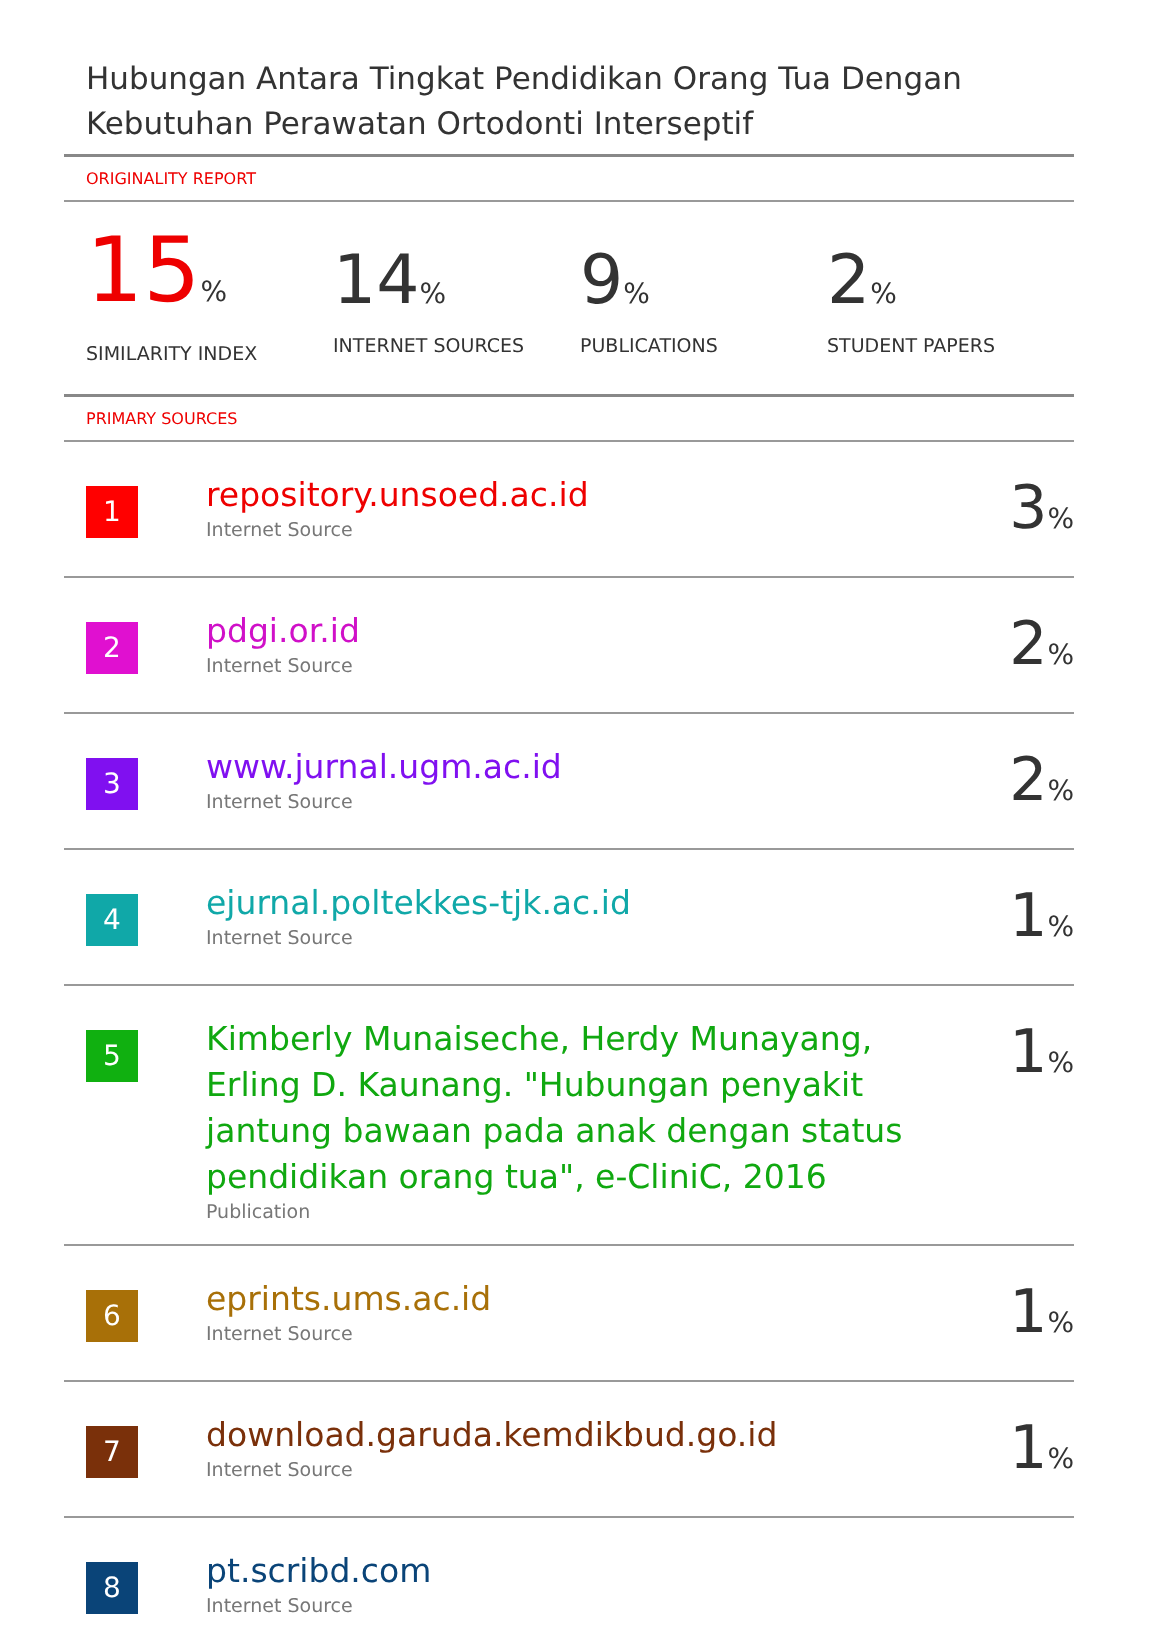Hubungan Antara Tingkat Pendidikan Orang Tua Dengan Kebutuhan Perawatan Ortodonti Interseptif
ORIGINALITY REPORT
15%
SIMILARITY INDEX
14%
INTERNET SOURCES
9%
PUBLICATIONS
2%
STUDENT PAPERS
PRIMARY SOURCES
| 1 | repository.unsoed.ac.id Internet Source | 3 % |
| 2 | pdgi.or.id Internet Source | 2 % |
| 3 | www.jurnal.ugm.ac.id Internet Source | 2 % |
| 4 | ejurnal.poltekkes-tjk.ac.id Internet Source | 1 % |
| 5 | Kimberly Munaiseche, Herdy Munayang, Erling D. Kaunang. "Hubungan penyakit jantung bawaan pada anak dengan status pendidikan orang tua", e-CliniC, 2016 Publication | 1 % |
| 6 | eprints.ums.ac.id Internet Source | 1 % |
| 7 | download.garuda.kemdikbud.go.id Internet Source | 1 % |
| 8 | pt.scribd.com Internet Source | |